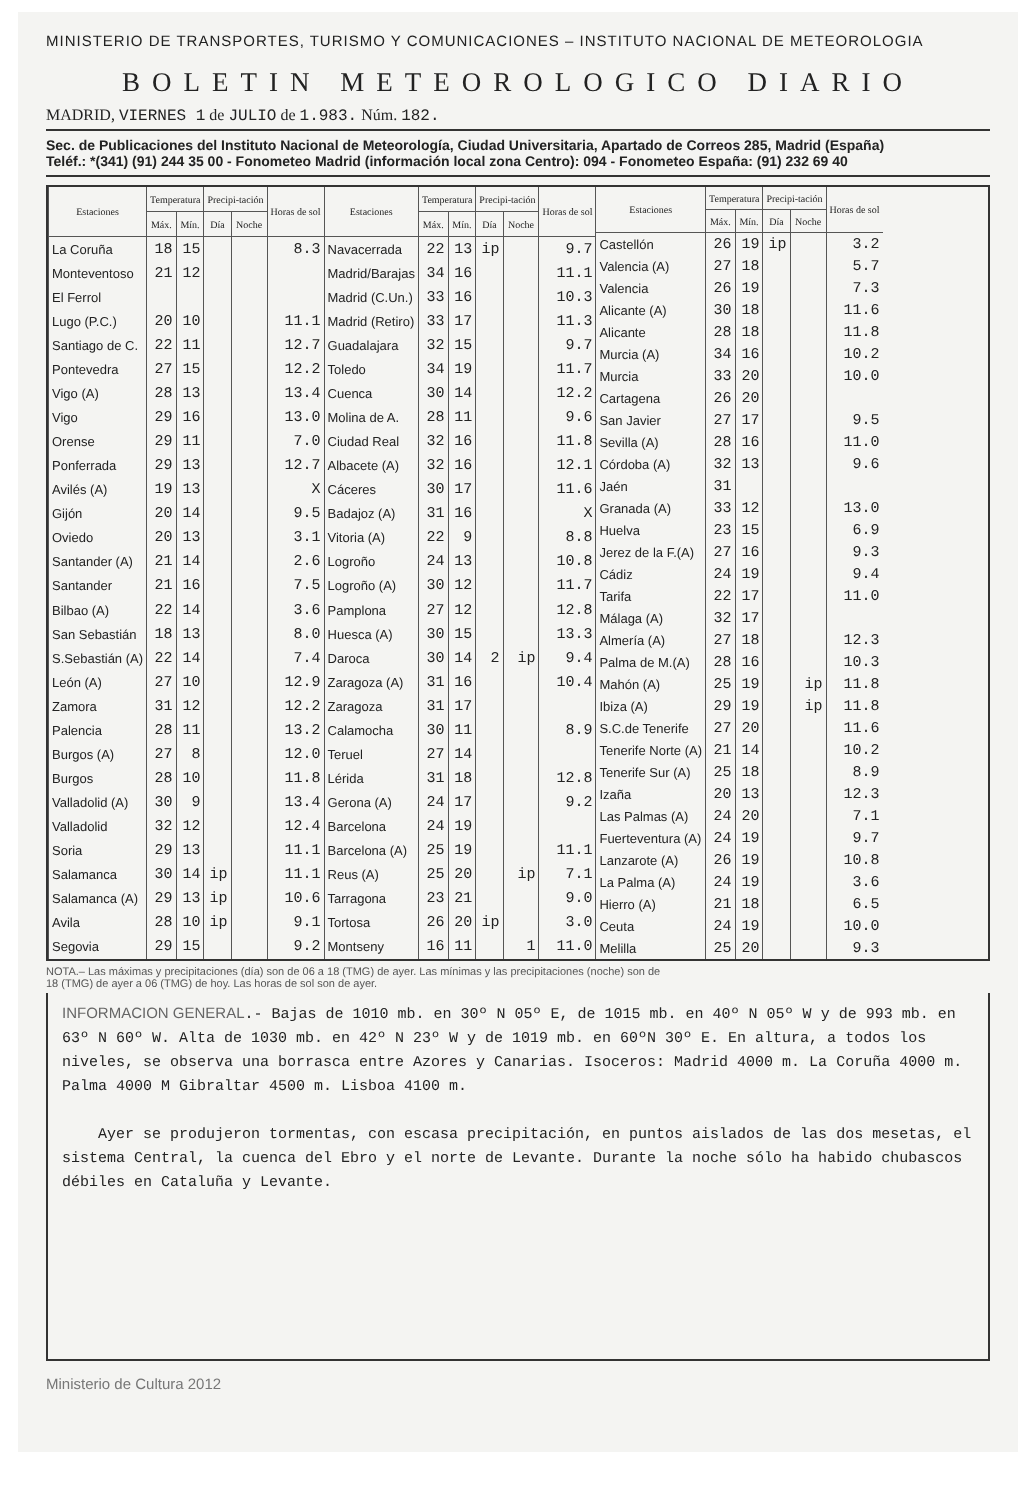MINISTERIO DE TRANSPORTES, TURISMO Y COMUNICACIONES – INSTITUTO NACIONAL DE METEOROLOGIA
BOLETIN METEOROLOGICO DIARIO
MADRID, VIERNES 1 de JULIO de 1.983. Núm. 182.
Sec. de Publicaciones del Instituto Nacional de Meteorología, Ciudad Universitaria, Apartado de Correos 285, Madrid (España)
Teléf.: *(341) (91) 244 35 00 - Fonometeo Madrid (información local zona Centro): 094 - Fonometeo España: (91) 232 69 40
| Estaciones | Temperatura | | Precipi-tación | | Horas de sol |
| --- | --- | --- | --- | --- | --- |
| | Máx. | Mín. | Día | Noche | |
| La Coruña | 18 | 15 | | | 8.3 |
| Monteventoso | 21 | 12 | | | |
| El Ferrol | | | | | |
| Lugo (P.C.) | 20 | 10 | | | 11.1 |
| Santiago de C. | 22 | 11 | | | 12.7 |
| Pontevedra | 27 | 15 | | | 12.2 |
| Vigo (A) | 28 | 13 | | | 13.4 |
| Vigo | 29 | 16 | | | 13.0 |
| Orense | 29 | 11 | | | 7.0 |
| Ponferrada | 29 | 13 | | | 12.7 |
| Avilés (A) | 19 | 13 | | | X |
| Gijón | 20 | 14 | | | 9.5 |
| Oviedo | 20 | 13 | | | 3.1 |
| Santander (A) | 21 | 14 | | | 2.6 |
| Santander | 21 | 16 | | | 7.5 |
| Bilbao (A) | 22 | 14 | | | 3.6 |
| San Sebastián | 18 | 13 | | | 8.0 |
| S.Sebastián (A) | 22 | 14 | | | 7.4 |
| León (A) | 27 | 10 | | | 12.9 |
| Zamora | 31 | 12 | | | 12.2 |
| Palencia | 28 | 11 | | | 13.2 |
| Burgos (A) | 27 | 8 | | | 12.0 |
| Burgos | 28 | 10 | | | 11.8 |
| Valladolid (A) | 30 | 9 | | | 13.4 |
| Valladolid | 32 | 12 | | | 12.4 |
| Soria | 29 | 13 | | | 11.1 |
| Salamanca | 30 | 14 | ip | | 11.1 |
| Salamanca (A) | 29 | 13 | ip | | 10.6 |
| Avila | 28 | 10 | ip | | 9.1 |
| Segovia | 29 | 15 | | | 9.2 |
| Estaciones | Temperatura | | Precipi-tación | | Horas de sol |
| --- | --- | --- | --- | --- | --- |
| | Máx. | Mín. | Día | Noche | |
| Navacerrada | 22 | 13 | ip | | 9.7 |
| Madrid/Barajas | 34 | 16 | | | 11.1 |
| Madrid (C.Un.) | 33 | 16 | | | 10.3 |
| Madrid (Retiro) | 33 | 17 | | | 11.3 |
| Guadalajara | 32 | 15 | | | 9.7 |
| Toledo | 34 | 19 | | | 11.7 |
| Cuenca | 30 | 14 | | | 12.2 |
| Molina de A. | 28 | 11 | | | 9.6 |
| Ciudad Real | 32 | 16 | | | 11.8 |
| Albacete (A) | 32 | 16 | | | 12.1 |
| Cáceres | 30 | 17 | | | 11.6 |
| Badajoz (A) | 31 | 16 | | | X |
| Vitoria (A) | 22 | 9 | | | 8.8 |
| Logroño | 24 | 13 | | | 10.8 |
| Logroño (A) | 30 | 12 | | | 11.7 |
| Pamplona | 27 | 12 | | | 12.8 |
| Huesca (A) | 30 | 15 | | | 13.3 |
| Daroca | 30 | 14 | 2 | ip | 9.4 |
| Zaragoza (A) | 31 | 16 | | | 10.4 |
| Zaragoza | 31 | 17 | | | |
| Calamocha | 30 | 11 | | | 8.9 |
| Teruel | 27 | 14 | | | |
| Lérida | 31 | 18 | | | 12.8 |
| Gerona (A) | 24 | 17 | | | 9.2 |
| Barcelona | 24 | 19 | | | |
| Barcelona (A) | 25 | 19 | | | 11.1 |
| Reus (A) | 25 | 20 | | ip | 7.1 |
| Tarragona | 23 | 21 | | | 9.0 |
| Tortosa | 26 | 20 | ip | | 3.0 |
| Montseny | 16 | 11 | | 1 | 11.0 |
| Estaciones | Temperatura | | Precipi-tación | | Horas de sol |
| --- | --- | --- | --- | --- | --- |
| | Máx. | Mín. | Día | Noche | |
| Castellón | 26 | 19 | ip | | 3.2 |
| Valencia (A) | 27 | 18 | | | 5.7 |
| Valencia | 26 | 19 | | | 7.3 |
| Alicante (A) | 30 | 18 | | | 11.6 |
| Alicante | 28 | 18 | | | 11.8 |
| Murcia (A) | 34 | 16 | | | 10.2 |
| Murcia | 33 | 20 | | | 10.0 |
| Cartagena | 26 | 20 | | | |
| San Javier | 27 | 17 | | | 9.5 |
| Sevilla (A) | 28 | 16 | | | 11.0 |
| Córdoba (A) | 32 | 13 | | | 9.6 |
| Jaén | 31 | | | | |
| Granada (A) | 33 | 12 | | | 13.0 |
| Huelva | 23 | 15 | | | 6.9 |
| Jerez de la F.(A) | 27 | 16 | | | 9.3 |
| Cádiz | 24 | 19 | | | 9.4 |
| Tarifa | 22 | 17 | | | 11.0 |
| Málaga (A) | 32 | 17 | | | |
| Almería (A) | 27 | 18 | | | 12.3 |
| Palma de M.(A) | 28 | 16 | | | 10.3 |
| Mahón (A) | 25 | 19 | | ip | 11.8 |
| Ibiza (A) | 29 | 19 | | ip | 11.8 |
| S.C.de Tenerife | 27 | 20 | | | 11.6 |
| Tenerife Norte (A) | 21 | 14 | | | 10.2 |
| Tenerife Sur (A) | 25 | 18 | | | 8.9 |
| Izaña | 20 | 13 | | | 12.3 |
| Las Palmas (A) | 24 | 20 | | | 7.1 |
| Fuerteventura (A) | 24 | 19 | | | 9.7 |
| Lanzarote (A) | 26 | 19 | | | 10.8 |
| La Palma (A) | 24 | 19 | | | 3.6 |
| Hierro (A) | 21 | 18 | | | 6.5 |
| Ceuta | 24 | 19 | | | 10.0 |
| Melilla | 25 | 20 | | | 9.3 |
NOTA.– Las máximas y precipitaciones (día) son de 06 a 18 (TMG) de ayer. Las mínimas y las precipitaciones (noche) son de 18 (TMG) de ayer a 06 (TMG) de hoy. Las horas de sol son de ayer.
INFORMACION GENERAL.- Bajas de 1010 mb. en 30º N 05º E, de 1015 mb. en 40º N 05º W y de 993 mb. en 63º N 60º W. Alta de 1030 mb. en 42º N 23º W y de 1019 mb. en 60ºN 30º E. En altura, a todos los niveles, se observa una borrasca entre Azores y Canarias. Isoceros: Madrid 4000 m. La Coruña 4000 m. Palma 4000 M Gibraltar 4500 m. Lisboa 4100 m.
Ayer se produjeron tormentas, con escasa precipitación, en puntos aislados de las dos mesetas, el sistema Central, la cuenca del Ebro y el norte de Levante. Durante la noche sólo ha habido chubascos débiles en Cataluña y Levante.
Ministerio de Cultura 2012